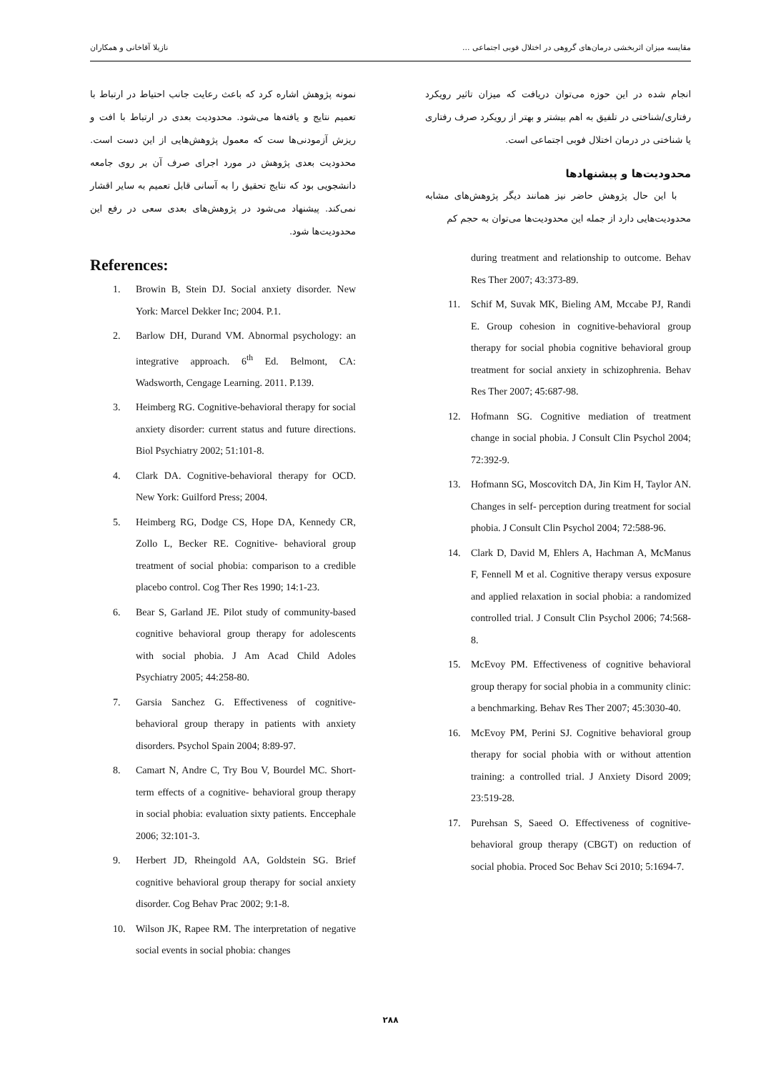مقایسه میزان اثربخشی درمان‌های گروهی در اختلال فوبی اجتماعی ... نازیلا آقاخانی و همکاران
نمونه پژوهش اشاره کرد که باعث رعایت جانب احتیاط در ارتباط با تعمیم نتایج و یافته‌ها می‌شود. محدودیت بعدی در ارتباط با افت و ریزش آزمودنی‌ها ست که معمول پژوهش‌هایی از این دست است. محدودیت بعدی پژوهش در مورد اجرای صرف آن بر روی جامعه دانشجویی بود که نتایج تحقیق را به آسانی قابل تعمیم به سایر اقشار نمی‌کند. پیشنهاد می‌شود در پژوهش‌های بعدی سعی در رفع این محدودیت‌ها شود.
References:
1. Browin B, Stein DJ. Social anxiety disorder. New York: Marcel Dekker Inc; 2004. P.1.
2. Barlow DH, Durand VM. Abnormal psychology: an integrative approach. 6<sup>th</sup> Ed. Belmont, CA: Wadsworth, Cengage Learning. 2011. P.139.
3. Heimberg RG. Cognitive-behavioral therapy for social anxiety disorder: current status and future directions. Biol Psychiatry 2002; 51:101-8.
4. Clark DA. Cognitive-behavioral therapy for OCD. New York: Guilford Press; 2004.
5. Heimberg RG, Dodge CS, Hope DA, Kennedy CR, Zollo L, Becker RE. Cognitive- behavioral group treatment of social phobia: comparison to a credible placebo control. Cog Ther Res 1990; 14:1-23.
6. Bear S, Garland JE. Pilot study of community-based cognitive behavioral group therapy for adolescents with social phobia. J Am Acad Child Adoles Psychiatry 2005; 44:258-80.
7. Garsia Sanchez G. Effectiveness of cognitive-behavioral group therapy in patients with anxiety disorders. Psychol Spain 2004; 8:89-97.
8. Camart N, Andre C, Try Bou V, Bourdel MC. Short-term effects of a cognitive- behavioral group therapy in social phobia: evaluation sixty patients. Enccephale 2006; 32:101-3.
9. Herbert JD, Rheingold AA, Goldstein SG. Brief cognitive behavioral group therapy for social anxiety disorder. Cog Behav Prac 2002; 9:1-8.
10. Wilson JK, Rapee RM. The interpretation of negative social events in social phobia: changes
انجام شده در این حوزه می‌توان دریافت که میزان تاثیر رویکرد رفتاری/شناختی در تلفیق به اهم بیشتر و بهتر از رویکرد صرف رفتاری یا شناختی در درمان اختلال فوبی اجتماعی است.
محدودیت‌ها و پیشنهادها
با این حال پژوهش حاضر نیز همانند دیگر پژوهش‌های مشابه محدودیت‌هایی دارد از جمله این محدودیت‌ها می‌توان به حجم کم
during treatment and relationship to outcome. Behav Res Ther 2007; 43:373-89.
11. Schif M, Suvak MK, Bieling AM, Mccabe PJ, Randi E. Group cohesion in cognitive-behavioral group therapy for social phobia cognitive behavioral group treatment for social anxiety in schizophrenia. Behav Res Ther 2007; 45:687-98.
12. Hofmann SG. Cognitive mediation of treatment change in social phobia. J Consult Clin Psychol 2004; 72:392-9.
13. Hofmann SG, Moscovitch DA, Jin Kim H, Taylor AN. Changes in self- perception during treatment for social phobia. J Consult Clin Psychol 2004; 72:588-96.
14. Clark D, David M, Ehlers A, Hachman A, McManus F, Fennell M et al. Cognitive therapy versus exposure and applied relaxation in social phobia: a randomized controlled trial. J Consult Clin Psychol 2006; 74:568-8.
15. McEvoy PM. Effectiveness of cognitive behavioral group therapy for social phobia in a community clinic: a benchmarking. Behav Res Ther 2007; 45:3030-40.
16. McEvoy PM, Perini SJ. Cognitive behavioral group therapy for social phobia with or without attention training: a controlled trial. J Anxiety Disord 2009; 23:519-28.
17. Purehsan S, Saeed O. Effectiveness of cognitive-behavioral group therapy (CBGT) on reduction of social phobia. Proced Soc Behav Sci 2010; 5:1694-7.
۲۸۸